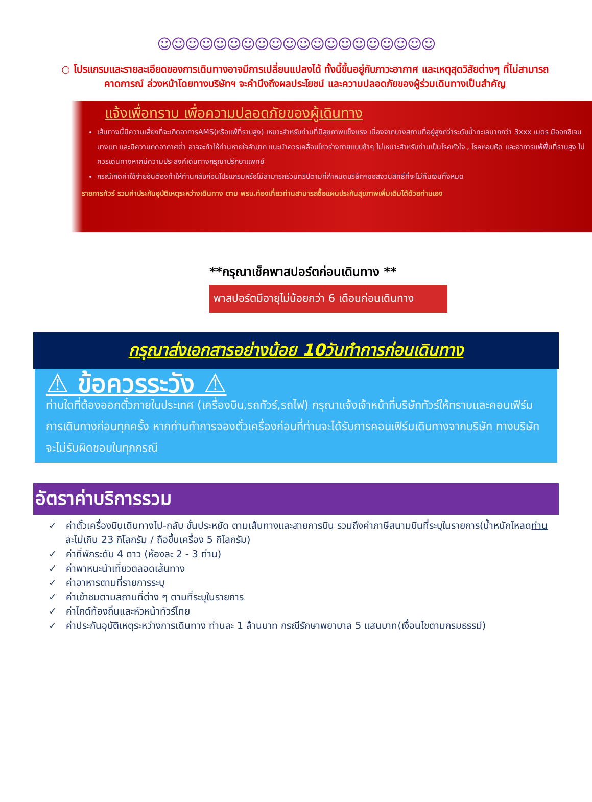☺☺☺☺☺☺☺☺☺☺☺☺☺☺☺☺☺☺☺☺
○ โปรแกรมและรายละเอียดของการเดินทางอาจมีการเปลี่ยนแปลงได้ ทั้งนี้ขึ้นอยู่กับภาวะอากาศ และเหตุสุดวิสัยต่างๆ ที่ไม่สามารถคาดการณ์ ล่วงหน้าโดยทางบริษัทฯ จะคำนึงถึงผลประโยชน์ และความปลอดภัยของผู้ร่วมเดินทางเป็นสำคัญ
แจ้งเพื่อทราบ เพื่อความปลอดภัยของผู้เดินทาง
เส้นทางนี้มีความเสี่ยงที่จะเกิดอาการAMS(หรือแพ้ที่ราบสูง) เหมาะสำหรับท่านที่มีสุขภาพแข็งแรง เนื่องจากบางสถานที่อยู่สูงกว่าระดับน้ำทะเลมากกว่า 3xxx เมตร มีออกซิเจนบางเบา และมีความกดอากาศต่ำ อาจจะทำให้ท่านหายใจลำบาก แนะนำควรเคลื่อนไหวร่างกายแบบช้าๆ ไม่เหมาะสำหรับท่านเป็นโรคหัวใจ , โรคหอบหืด และอาการแพ้พื้นที่ราบสูง ไม่ควรเดินทางหากมีความประสงค์เดินทางกรุณาปรึกษาแพทย์
กรณีเกิดค่าใช้จ่ายอันต้องทำให้ท่านกลับก่อนโปรแกรมหรือไม่สามารถร่วมทริปตามที่กำหนดบริษัทฯขอสงวนสิทธิ์ที่จะไม่คืนเงินทั้งหมด
รายการทัวร์ รวมค่าประกันอุบัติเหตุระหว่างเดินทาง ตาม พรบ.ท่องเที่ยวท่านสามารถซื้อแผนประกันสุขภาพเพิ่มเติมได้ด้วยท่านเอง
**กรุณาเช็คพาสปอร์ตก่อนเดินทาง **
พาสปอร์ตมีอายุไม่น้อยกว่า 6 เดือนก่อนเดินทาง
กรุณาส่งเอกสารอย่างน้อย 10วันทำการก่อนเดินทาง
⚠ ข้อควรระวัง ⚠
ท่านใดที่ต้องออกตั๋วภายในประเทศ (เครื่องบิน,รถทัวร์,รถไฟ) กรุณาแจ้งเจ้าหน้าที่บริษัททัวร์ให้ทราบและคอนเฟิร์มการเดินทางก่อนทุกครั้ง หากท่านทำการจองตั๋วเครื่องก่อนที่ท่านจะได้รับการคอนเฟิร์มเดินทางจากบริษัท ทางบริษัทจะไม่รับผิดชอบในทุกกรณี
อัตราค่าบริการรวม
✓ ค่าตั๋วเครื่องบินเดินทางไป-กลับ ชั้นประหยัด ตามเส้นทางและสายการบิน รวมถึงค่าภาษีสนามบินที่ระบุในรายการ(น้ำหนักโหลดท่านละไม่เกิน 23 กิโลกรัม / ถือขึ้นเครื่อง 5 กิโลกรัม)
✓ ค่าที่พักระดับ 4 ดาว (ห้องละ 2 - 3 ท่าน)
✓ ค่าพาหนะนำเที่ยวตลอดเส้นทาง
✓ ค่าอาหารตามที่รายการระบุ
✓ ค่าเข้าชมตามสถานที่ต่าง ๆ ตามที่ระบุในรายการ
✓ ค่าไกด์ท้องถิ่นและหัวหน้าทัวร์ไทย
✓ ค่าประกันอุบัติเหตุระหว่างการเดินทาง ท่านละ 1 ล้านบาท กรณีรักษาพยาบาล 5 แสนบาท(เงื่อนไขตามกรมธรรม์)